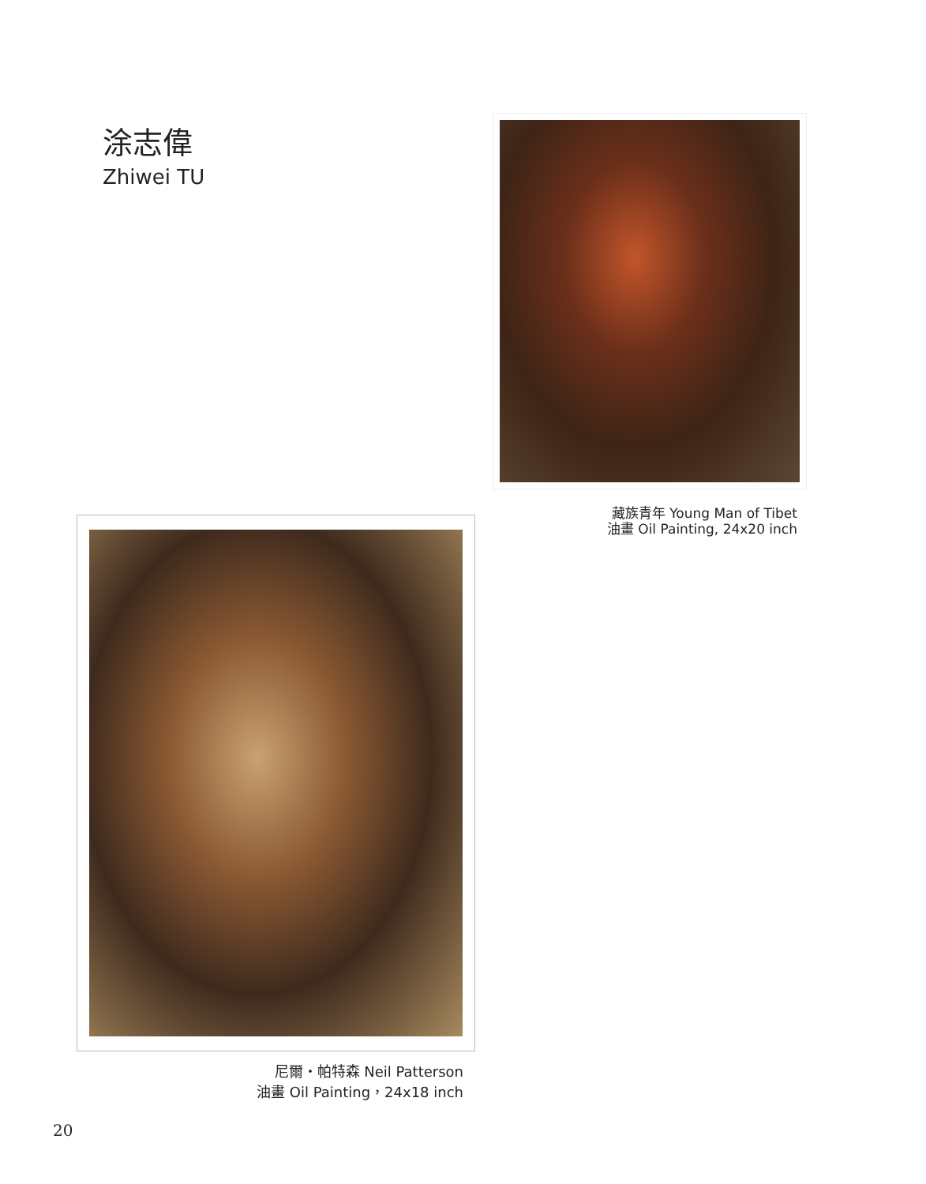涂志偉
Zhiwei TU
藏族青年 Young Man of Tibet
油畫 Oil Painting, 24x20 inch
尼爾・帕特森 Neil Patterson
油畫 Oil Painting，24x18 inch
20